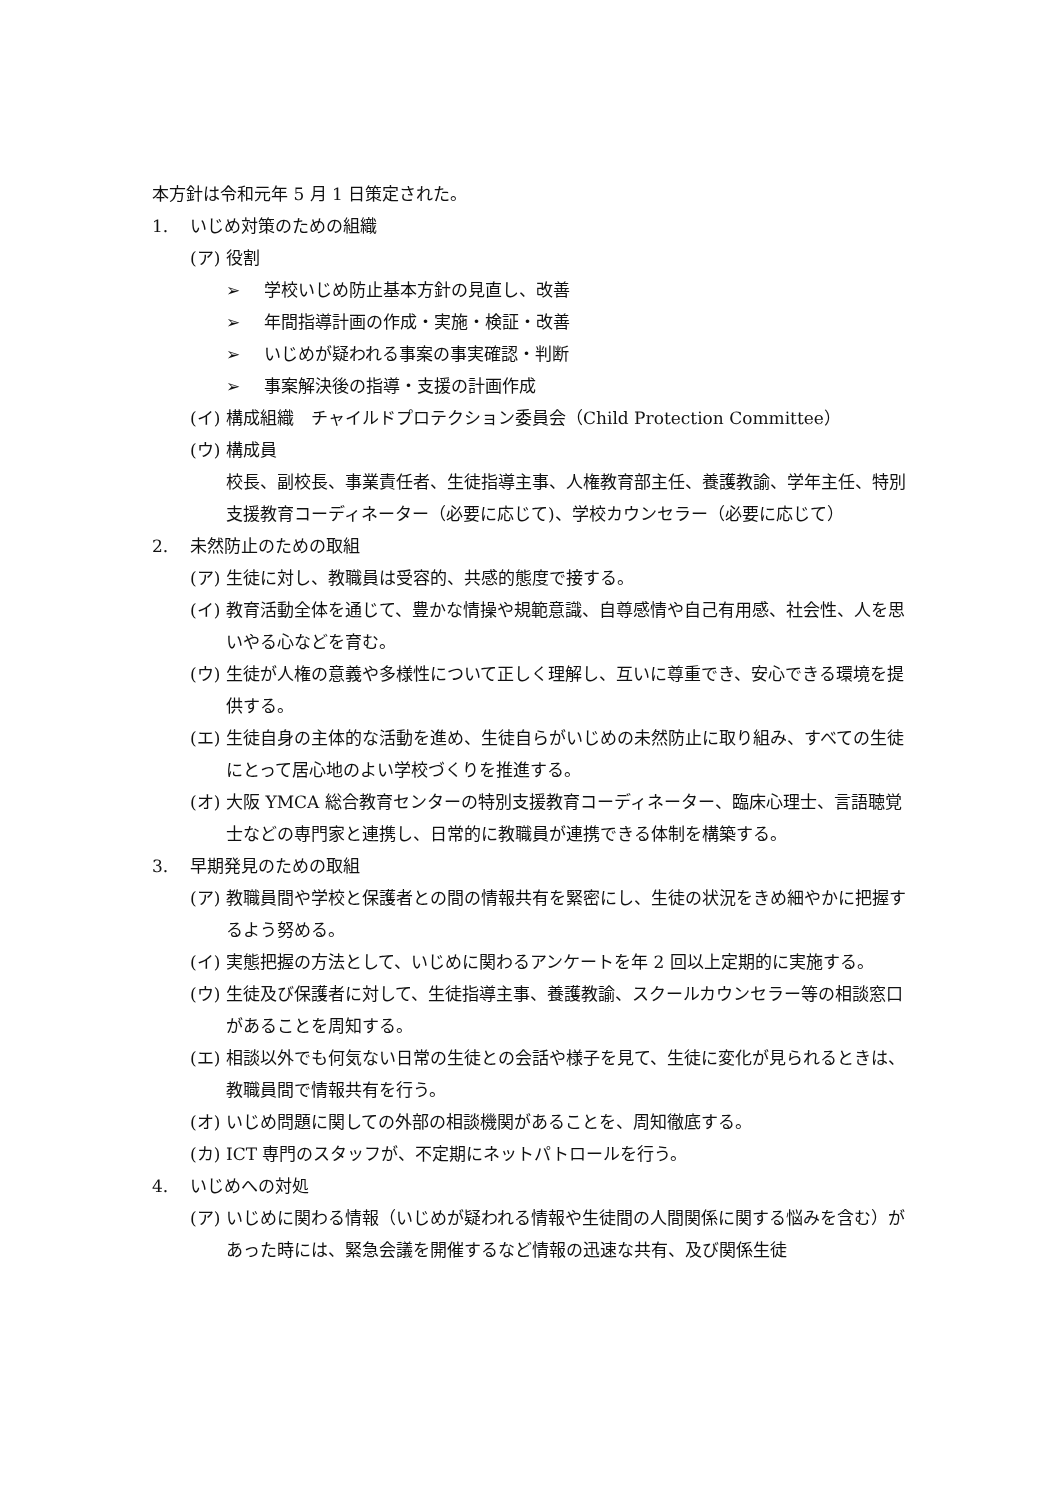本方針は令和元年 5 月 1 日策定された。
1. いじめ対策のための組織
(ア) 役割
➢ 学校いじめ防止基本方針の見直し、改善
➢ 年間指導計画の作成・実施・検証・改善
➢ いじめが疑われる事案の事実確認・判断
➢ 事案解決後の指導・支援の計画作成
(イ) 構成組織　チャイルドプロテクション委員会（Child Protection Committee）
(ウ) 構成員
校長、副校長、事業責任者、生徒指導主事、人権教育部主任、養護教諭、学年主任、特別支援教育コーディネーター（必要に応じて)、学校カウンセラー（必要に応じて）
2. 未然防止のための取組
(ア) 生徒に対し、教職員は受容的、共感的態度で接する。
(イ) 教育活動全体を通じて、豊かな情操や規範意識、自尊感情や自己有用感、社会性、人を思いやる心などを育む。
(ウ) 生徒が人権の意義や多様性について正しく理解し、互いに尊重でき、安心できる環境を提供する。
(エ) 生徒自身の主体的な活動を進め、生徒自らがいじめの未然防止に取り組み、すべての生徒にとって居心地のよい学校づくりを推進する。
(オ) 大阪 YMCA 総合教育センターの特別支援教育コーディネーター、臨床心理士、言語聴覚士などの専門家と連携し、日常的に教職員が連携できる体制を構築する。
3. 早期発見のための取組
(ア) 教職員間や学校と保護者との間の情報共有を緊密にし、生徒の状況をきめ細やかに把握するよう努める。
(イ) 実態把握の方法として、いじめに関わるアンケートを年 2 回以上定期的に実施する。
(ウ) 生徒及び保護者に対して、生徒指導主事、養護教諭、スクールカウンセラー等の相談窓口があることを周知する。
(エ) 相談以外でも何気ない日常の生徒との会話や様子を見て、生徒に変化が見られるときは、教職員間で情報共有を行う。
(オ) いじめ問題に関しての外部の相談機関があることを、周知徹底する。
(カ) ICT 専門のスタッフが、不定期にネットパトロールを行う。
4. いじめへの対処
(ア) いじめに関わる情報（いじめが疑われる情報や生徒間の人間関係に関する悩みを含む）があった時には、緊急会議を開催するなど情報の迅速な共有、及び関係生徒